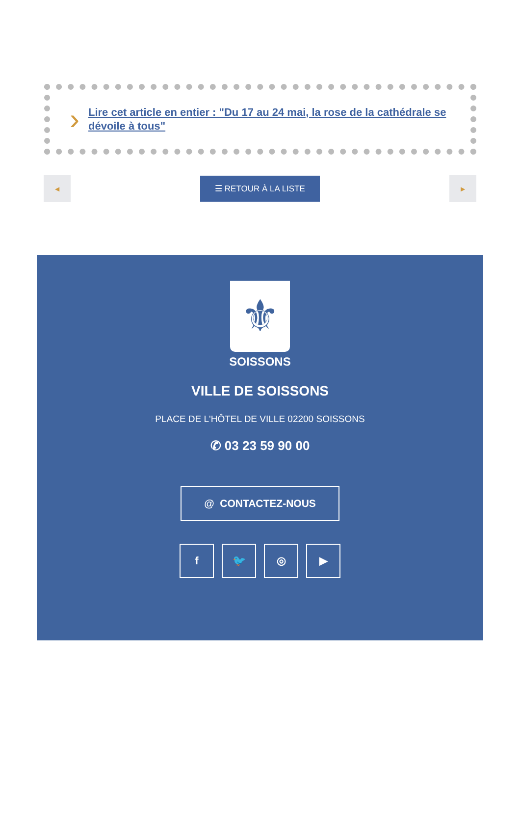› Lire cet article en entier : "Du 17 au 24 mai, la rose de la cathédrale se dévoile à tous"
◀
☰ RETOUR À LA LISTE
▶
⚜
SOISSONS
VILLE DE SOISSONS
PLACE DE L'HÔTEL DE VILLE 02200 SOISSONS
✆ 03 23 59 90 00
@ CONTACTEZ-NOUS
f 🐦 ◎ ▶